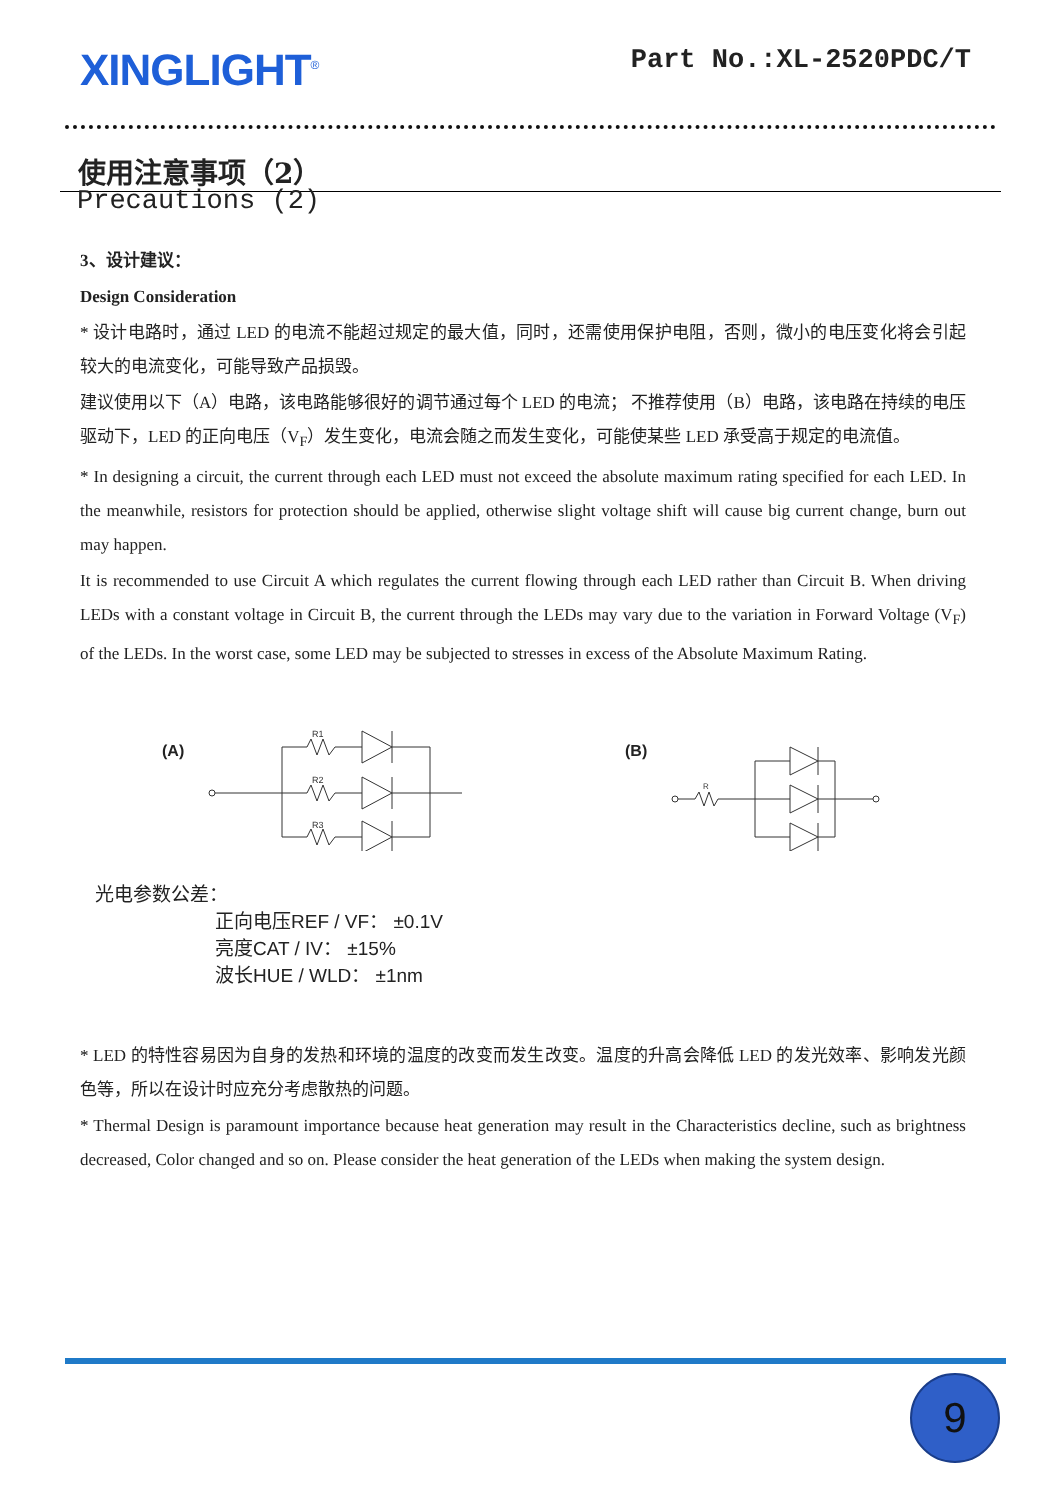XINGLIGHT<sup>®</sup>
Part No.:XL-2520PDC/T
使用注意事项（2）
Precautions (2)
3、设计建议：
Design Consideration
* 设计电路时，通过 LED 的电流不能超过规定的最大值，同时，还需使用保护电阻，否则，微小的电压变化将会引起较大的电流变化，可能导致产品损毁。
建议使用以下（A）电路，该电路能够很好的调节通过每个 LED 的电流； 不推荐使用（B）电路，该电路在持续的电压驱动下，LED 的正向电压（V<sub>F</sub>）发生变化，电流会随之而发生变化，可能使某些 LED 承受高于规定的电流值。
* In designing a circuit, the current through each LED must not exceed the absolute maximum rating specified for each LED. In the meanwhile, resistors for protection should be applied, otherwise slight voltage shift will cause big current change, burn out may happen.
It is recommended to use Circuit A which regulates the current flowing through each LED rather than Circuit B. When driving LEDs with a constant voltage in Circuit B, the current through the LEDs may vary due to the variation in Forward Voltage (V<sub>F</sub>) of the LEDs. In the worst case, some LED may be subjected to stresses in excess of the Absolute Maximum Rating.
(A)
R1
R2
R3
(B)
R
光电参数公差：
正向电压REF / VF： ±0.1V
亮度CAT / IV： ±15%
波长HUE / WLD： ±1nm
* LED 的特性容易因为自身的发热和环境的温度的改变而发生改变。温度的升高会降低 LED 的发光效率、影响发光颜色等，所以在设计时应充分考虑散热的问题。
* Thermal Design is paramount importance because heat generation may result in the Characteristics decline, such as brightness decreased, Color changed and so on. Please consider the heat generation of the LEDs when making the system design.
9